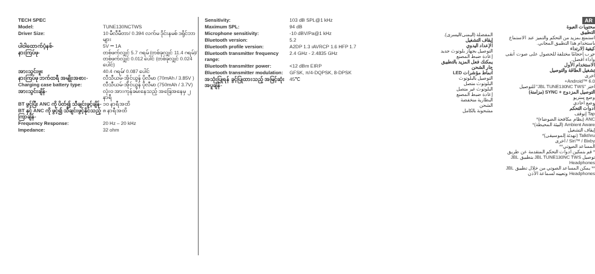| TECH SPEC | |
| Model: | TUNE130NCTWS |
| Driver Size: | 10 မီလီမီတာ/ 0.394 လက်မ ဒိုင်းနမစ် ဒရိုင်ဘာများ |
| ပါဝါထောက်ပံ့နစ်- | 5V ⎓ 1A |
| နားကြပ်ဖု- | တစ်ဖက်လျှင် 5.7 ဂရမ် (တစ်ခုလျှင် 11.4 ဂရမ်)/ တစ်ဖက်လျှင် 0.012 ပေါင် (တစ်ခုလျှင် 0.024 ပေါင်) |
| အားသွင်းဗူး | 40.4 ဂရမ်/ 0.087 ပေါင် |
| နားကြပ်ဖု ဘက်ထရီ အမျိုးအစား- | လီသီယမ်-အိုင်ယွန် ပိုလီမာ (70mAh / 3.85V ) |
| Charging case battery type: | လီသီယမ်-အိုင်ယွန် ပိုလီမာ (750mAh / 3.7V) |
| အားသွင်းချိန်- | လုံးဝ အားကုန်ခမ်းနေသည့် အခြေအနေမှ ၂ နာရီ |
| BT ဖွင့်ပြီး ANC ကို ပိတ်၍ သီချင်းဖွင့်ချိန်- | ၁၀ နာရီအထိ |
| BT နှင့် ANC ကို ဖွင့်၍ သီချင်းဖွင့်နိုင်သည့်ကြာချိန်- | ၈ နာရီအထိ |
| Frequency Response: | 20 Hz – 20 kHz |
| Impedance: | 32 ohm |
| Sensitivity: | 103 dB SPL@1 kHz |
| Maximum SPL: | 94 dB |
| Microphone sensitivity: | -10 dBV/Pa@1 kHz |
| Bluetooth version: | 5.2 |
| Bluetooth profile version: | A2DP 1.3 ıAVRCP 1.6 HFP 1.7 |
| Bluetooth transmitter frequency range: | 2.4 GHz - 2.4835 GHz |
| Bluetooth transmitter power: | <12 dBm EIRP |
| Bluetooth transmitter modulation: | GFSK, π/4-DQPSK, 8-DPSK |
| အသုံးပြုရန် ခွင့်ပြုထားသည့် အမြင့်ဆုံး အပူချိန်- | 45℃ |
المفضلة (اليمنى/اليسرى).
إيقاف التشغيل
الإعداد اليدوي
التوصيل بجهاز بلوتوث جديد
إعادة ضبط المصنع
يمكنك فعل المزيد بالتطبيق
جار الشحن
أنماط مؤشرات LED
التوصيل بالبلوتوث
البلوتوث متصل
البلوتوث غير متصل
إعادة ضبط المصنع
البطارية منخفضة
الشحن
مشحونة بالكامل
AR
محتويات العبوة
التطبيق
استمتع بمزيد من التحكم والتميز عند الاستماع باستخدام هذا التطبيق المجاني.
كيفية الارتداء
جرب أحجامًا مختلفة للحصول على صوت أنقى وأداء أفضل.
الاستخدام الأول
تشغيل الطاقة والتوصيل
أخرى
Android™ 6.0+
اختر "JBL TUNE130NC TWS" للتوصيل
التوصيل المزدوج + SYNC (مزامنة)
وضع ستريو
وضع أحادي
أدوات التحكم
Tap إتوقف
ANC (نظام مكافحة الضوضاء)*
Ambient Aware (البيئة المحيطة)*
إيقاف التشغيل
Talkthru (تهدئة الموسيقى)*
Siri™ / Bixby / أخرى
المساعد الصوتي**
* قم بتمكين أدوات التحكم المتقدمة عن طريق توصيل JBL TUNE130NC TWS بتطبيق JBL Headphones
** يمكن المساعد الصوتي من خلال تطبيق JBL Headphones وتعيينه لسماعة الأذن